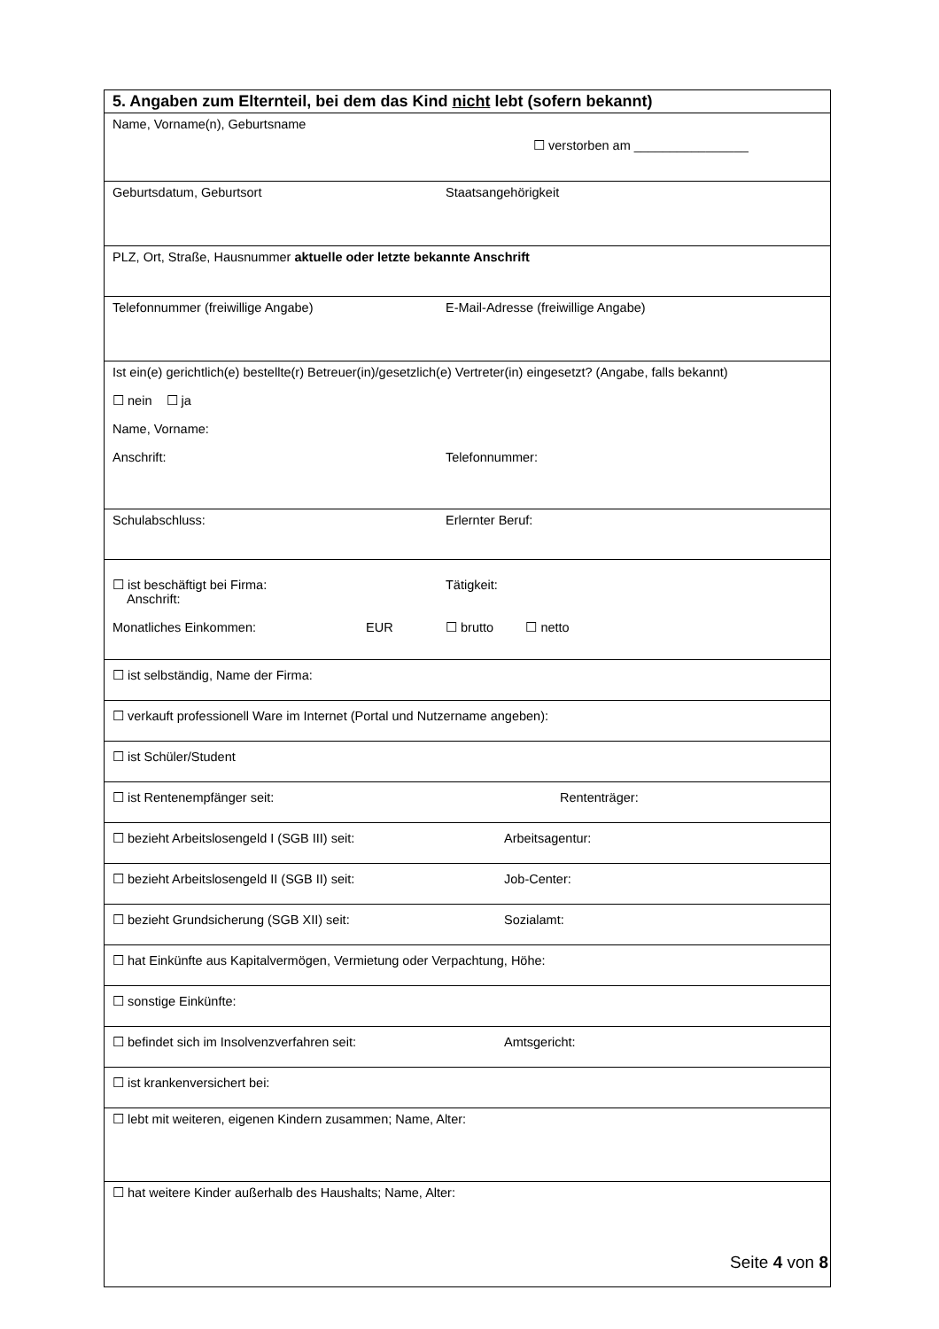| 5. Angaben zum Elternteil, bei dem das Kind nicht lebt (sofern bekannt) |
| Name, Vorname(n), Geburtsname ☐ verstorben am ________________ |
| Geburtsdatum, Geburtsort Staatsangehörigkeit |
| PLZ, Ort, Straße, Hausnummer aktuelle oder letzte bekannte Anschrift |
| Telefonnummer (freiwillige Angabe) E-Mail-Adresse (freiwillige Angabe) |
| Ist ein(e) gerichtlich(e) bestellte(r) Betreuer(in)/gesetzlich(e) Vertreter(in) eingesetzt? (Angabe, falls bekannt) ☐ nein ☐ ja Name, Vorname: Anschrift: Telefonnummer: |
| Schulabschluss: Erlernter Beruf: |
| ☐ ist beschäftigt bei Firma: Anschrift: Tätigkeit: Monatliches Einkommen: EUR ☐ brutto ☐ netto |
| ☐ ist selbständig, Name der Firma: |
| ☐ verkauft professionell Ware im Internet (Portal und Nutzername angeben): |
| ☐ ist Schüler/Student |
| ☐ ist Rentenempfänger seit: Rententräger: |
| ☐ bezieht Arbeitslosengeld I (SGB III) seit: Arbeitsagentur: |
| ☐ bezieht Arbeitslosengeld II (SGB II) seit: Job-Center: |
| ☐ bezieht Grundsicherung (SGB XII) seit: Sozialamt: |
| ☐ hat Einkünfte aus Kapitalvermögen, Vermietung oder Verpachtung, Höhe: |
| ☐ sonstige Einkünfte: |
| ☐ befindet sich im Insolvenzverfahren seit: Amtsgericht: |
| ☐ ist krankenversichert bei: |
| ☐ lebt mit weiteren, eigenen Kindern zusammen; Name, Alter: |
| ☐ hat weitere Kinder außerhalb des Haushalts; Name, Alter: |
Seite 4 von 8